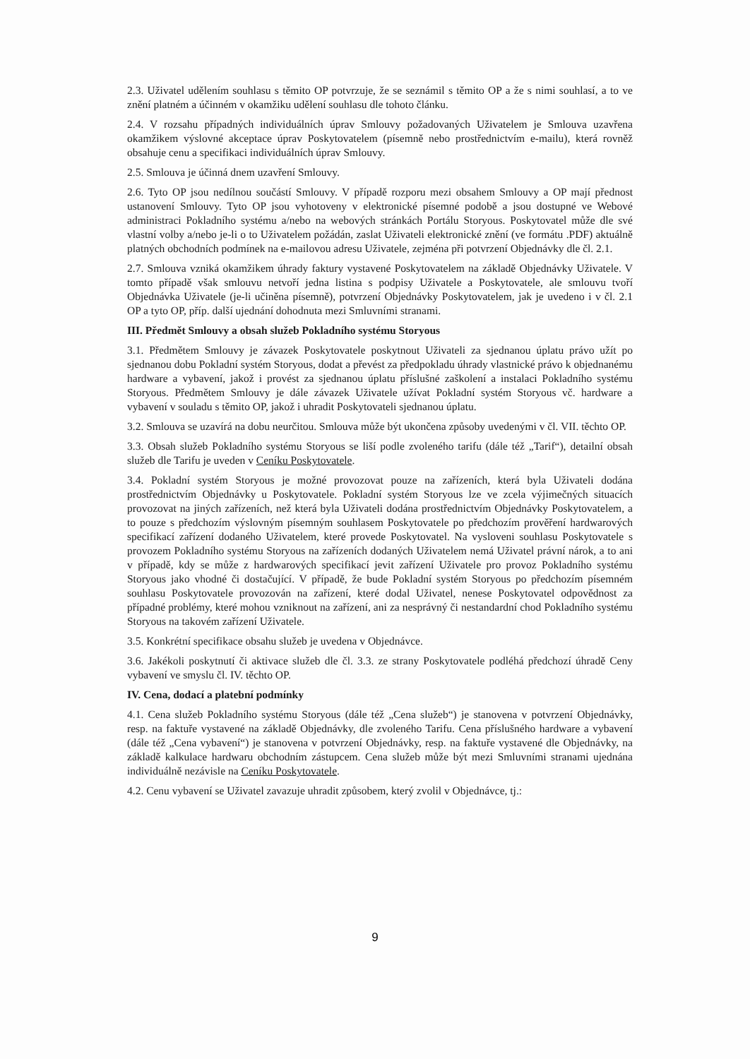2.3. Uživatel udělením souhlasu s těmito OP potvrzuje, že se seznámil s těmito OP a že s nimi souhlasí, a to ve znění platném a účinném v okamžiku udělení souhlasu dle tohoto článku.
2.4. V rozsahu případných individuálních úprav Smlouvy požadovaných Uživatelem je Smlouva uzavřena okamžikem výslovné akceptace úprav Poskytovatelem (písemně nebo prostřednictvím e-mailu), která rovněž obsahuje cenu a specifikaci individuálních úprav Smlouvy.
2.5. Smlouva je účinná dnem uzavření Smlouvy.
2.6. Tyto OP jsou nedílnou součástí Smlouvy. V případě rozporu mezi obsahem Smlouvy a OP mají přednost ustanovení Smlouvy. Tyto OP jsou vyhotoveny v elektronické písemné podobě a jsou dostupné ve Webové administraci Pokladního systému a/nebo na webových stránkách Portálu Storyous. Poskytovatel může dle své vlastní volby a/nebo je-li o to Uživatelem požádán, zaslat Uživateli elektronické znění (ve formátu .PDF) aktuálně platných obchodních podmínek na e-mailovou adresu Uživatele, zejména při potvrzení Objednávky dle čl. 2.1.
2.7. Smlouva vzniká okamžikem úhrady faktury vystavené Poskytovatelem na základě Objednávky Uživatele. V tomto případě však smlouvu netvoří jedna listina s podpisy Uživatele a Poskytovatele, ale smlouvu tvoří Objednávka Uživatele (je-li učiněna písemně), potvrzení Objednávky Poskytovatelem, jak je uvedeno i v čl. 2.1 OP a tyto OP, příp. další ujednání dohodnuta mezi Smluvními stranami.
III. Předmět Smlouvy a obsah služeb Pokladního systému Storyous
3.1. Předmětem Smlouvy je závazek Poskytovatele poskytnout Uživateli za sjednanou úplatu právo užít po sjednanou dobu Pokladní systém Storyous, dodat a převést za předpokladu úhrady vlastnické právo k objednanému hardware a vybavení, jakož i provést za sjednanou úplatu příslušné zaškolení a instalaci Pokladního systému Storyous. Předmětem Smlouvy je dále závazek Uživatele užívat Pokladní systém Storyous vč. hardware a vybavení v souladu s těmito OP, jakož i uhradit Poskytovateli sjednanou úplatu.
3.2. Smlouva se uzavírá na dobu neurčitou. Smlouva může být ukončena způsoby uvedenými v čl. VII. těchto OP.
3.3. Obsah služeb Pokladního systému Storyous se liší podle zvoleného tarifu (dále též „Tarif“), detailní obsah služeb dle Tarifu je uveden v Ceníku Poskytovatele.
3.4. Pokladní systém Storyous je možné provozovat pouze na zařízeních, která byla Uživateli dodána prostřednictvím Objednávky u Poskytovatele. Pokladní systém Storyous lze ve zcela výjimečných situacích provozovat na jiných zařízeních, než která byla Uživateli dodána prostřednictvím Objednávky Poskytovatelem, a to pouze s předchozím výslovným písemným souhlasem Poskytovatele po předchozím prověření hardwarových specifikací zařízení dodaného Uživatelem, které provede Poskytovatel. Na vysloveni souhlasu Poskytovatele s provozem Pokladního systému Storyous na zařízeních dodaných Uživatelem nemá Uživatel právní nárok, a to ani v případě, kdy se může z hardwarových specifikací jevit zařízení Uživatele pro provoz Pokladního systému Storyous jako vhodné či dostačující. V případě, že bude Pokladní systém Storyous po předchozím písemném souhlasu Poskytovatele provozován na zařízení, které dodal Uživatel, nenese Poskytovatel odpovědnost za případné problémy, které mohou vzniknout na zařízení, ani za nesprávný či nestandardní chod Pokladního systému Storyous na takovém zařízení Uživatele.
3.5. Konkrétní specifikace obsahu služeb je uvedena v Objednávce.
3.6. Jakékoli poskytnutí či aktivace služeb dle čl. 3.3. ze strany Poskytovatele podléhá předchozí úhradě Ceny vybavení ve smyslu čl. IV. těchto OP.
IV. Cena, dodací a platební podmínky
4.1. Cena služeb Pokladního systému Storyous (dále též „Cena služeb“) je stanovena v potvrzení Objednávky, resp. na faktuře vystavené na základě Objednávky, dle zvoleného Tarifu. Cena příslušného hardware a vybavení (dále též „Cena vybavení“) je stanovena v potvrzení Objednávky, resp. na faktuře vystavené dle Objednávky, na základě kalkulace hardwaru obchodním zástupcem. Cena služeb může být mezi Smluvními stranami ujednána individuálně nezávisle na Ceníku Poskytovatele.
4.2. Cenu vybavení se Uživatel zavazuje uhradit způsobem, který zvolil v Objednávce, tj.:
9